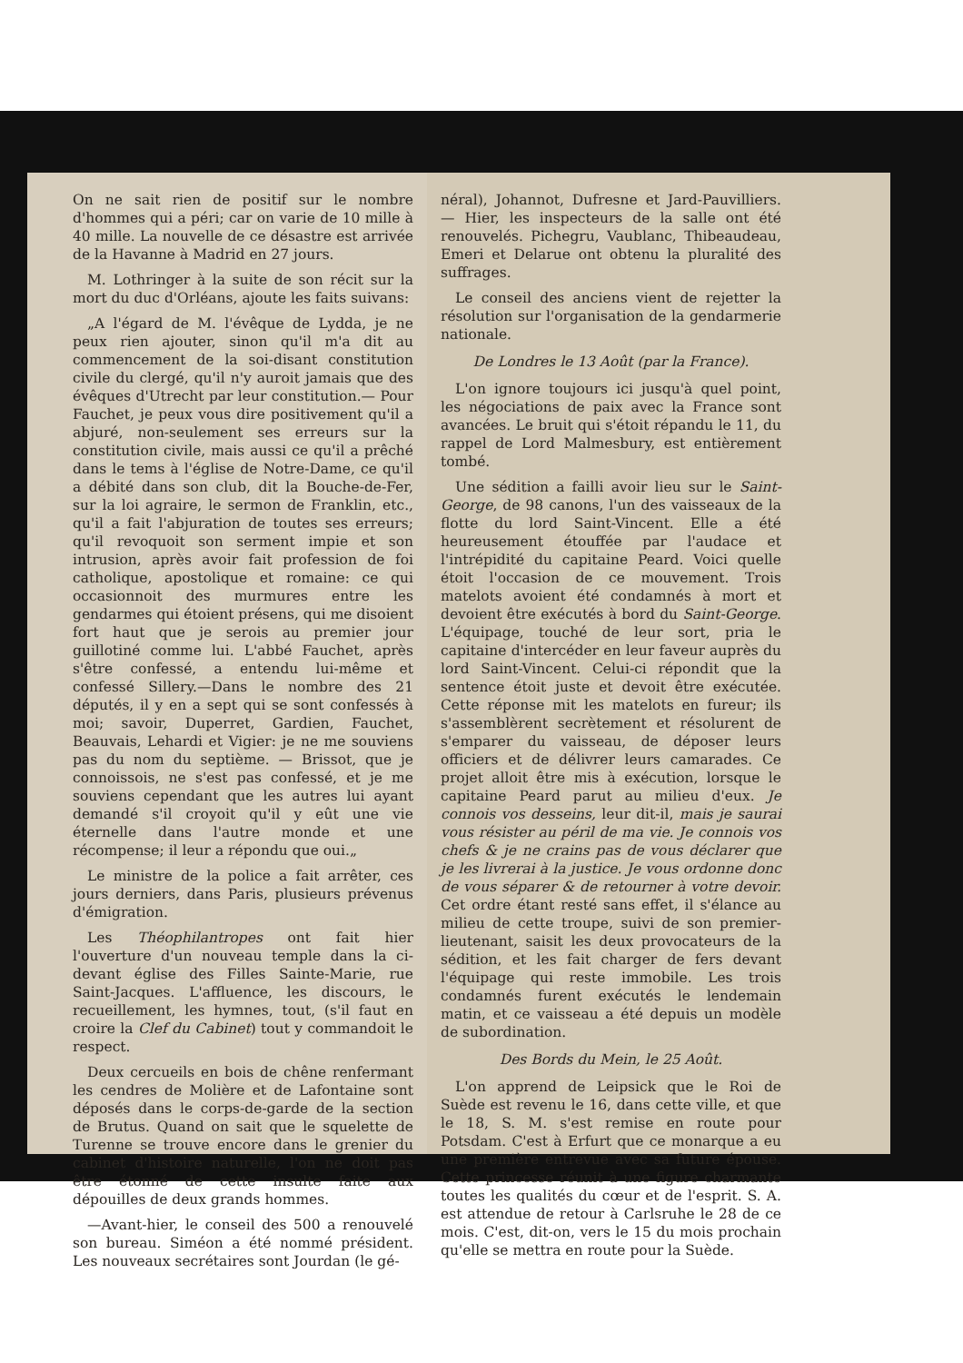On ne sait rien de positif sur le nombre d'hommes qui a péri; car on varie de 10 mille à 40 mille. La nouvelle de ce désastre est arrivée de la Havanne à Madrid en 27 jours.
M. Lothringer à la suite de son récit sur la mort du duc d'Orléans, ajoute les faits suivans:
„A l'égard de M. l'évêque de Lydda, je ne peux rien ajouter, sinon qu'il m'a dit au commencement de la soi-disant constitution civile du clergé, qu'il n'y auroit jamais que des évêques d'Utrecht par leur constitution.— Pour Fauchet, je peux vous dire positivement qu'il a abjuré, non-seulement ses erreurs sur la constitution civile, mais aussi ce qu'il a prêché dans le tems à l'église de Notre-Dame, ce qu'il a débité dans son club, dit la Bouche-de-Fer, sur la loi agraire, le sermon de Franklin, etc., qu'il a fait l'abjuration de toutes ses erreurs; qu'il revoquoit son serment impie et son intrusion, après avoir fait profession de foi catholique, apostolique et romaine: ce qui occasionnoit des murmures entre les gendarmes qui étoient présens, qui me disoient fort haut que je serois au premier jour guillotiné comme lui. L'abbé Fauchet, après s'être confessé, a entendu lui-même et confessé Sillery.—Dans le nombre des 21 députés, il y en a sept qui se sont confessés à moi; savoir, Duperret, Gardien, Fauchet, Beauvais, Lehardi et Vigier: je ne me souviens pas du nom du septième. — Brissot, que je connoissois, ne s'est pas confessé, et je me souviens cependant que les autres lui ayant demandé s'il croyoit qu'il y eût une vie éternelle dans l'autre monde et une récompense; il leur a répondu que oui.„
Le ministre de la police a fait arrêter, ces jours derniers, dans Paris, plusieurs prévenus d'émigration.
Les Théophilantropes ont fait hier l'ouverture d'un nouveau temple dans la ci-devant église des Filles Sainte-Marie, rue Saint-Jacques. L'affluence, les discours, le recueillement, les hymnes, tout, (s'il faut en croire la Clef du Cabinet) tout y commandoit le respect.
Deux cercueils en bois de chêne renfermant les cendres de Molière et de Lafontaine sont déposés dans le corps-de-garde de la section de Brutus. Quand on sait que le squelette de Turenne se trouve encore dans le grenier du cabinet d'histoire naturelle, l'on ne doit pas être étonné de cette insulte faite aux dépouilles de deux grands hommes.
—Avant-hier, le conseil des 500 a renouvelé son bureau. Siméon a été nommé président. Les nouveaux secrétaires sont Jourdan (le gé-
néral), Johannot, Dufresne et Jard-Pauvilliers. — Hier, les inspecteurs de la salle ont été renouvelés. Pichegru, Vaublanc, Thibeaudeau, Emeri et Delarue ont obtenu la pluralité des suffrages.
Le conseil des anciens vient de rejetter la résolution sur l'organisation de la gendarmerie nationale.
De Londres le 13 Août (par la France).
L'on ignore toujours ici jusqu'à quel point, les négociations de paix avec la France sont avancées. Le bruit qui s'étoit répandu le 11, du rappel de Lord Malmesbury, est entièrement tombé.
Une sédition a failli avoir lieu sur le Saint-George, de 98 canons, l'un des vaisseaux de la flotte du lord Saint-Vincent. Elle a été heureusement étouffée par l'audace et l'intrépidité du capitaine Peard. Voici quelle étoit l'occasion de ce mouvement. Trois matelots avoient été condamnés à mort et devoient être exécutés à bord du Saint-George. L'équipage, touché de leur sort, pria le capitaine d'intercéder en leur faveur auprès du lord Saint-Vincent. Celui-ci répondit que la sentence étoit juste et devoit être exécutée. Cette réponse mit les matelots en fureur; ils s'assemblèrent secrètement et résolurent de s'emparer du vaisseau, de déposer leurs officiers et de délivrer leurs camarades. Ce projet alloit être mis à exécution, lorsque le capitaine Peard parut au milieu d'eux. Je connois vos desseins, leur dit-il, mais je saurai vous résister au péril de ma vie. Je connois vos chefs & je ne crains pas de vous déclarer que je les livrerai à la justice. Je vous ordonne donc de vous séparer & de retourner à votre devoir. Cet ordre étant resté sans effet, il s'élance au milieu de cette troupe, suivi de son premier-lieutenant, saisit les deux provocateurs de la sédition, et les fait charger de fers devant l'équipage qui reste immobile. Les trois condamnés furent exécutés le lendemain matin, et ce vaisseau a été depuis un modèle de subordination.
Des Bords du Mein, le 25 Août.
L'on apprend de Leipsick que le Roi de Suède est revenu le 16, dans cette ville, et que le 18, S. M. s'est remise en route pour Potsdam. C'est à Erfurt que ce monarque a eu une première entrevue avec sa future épouse. Cette princesse réunit à une figure charmante toutes les qualités du cœur et de l'esprit. S. A. est attendue de retour à Carlsruhe le 28 de ce mois. C'est, dit-on, vers le 15 du mois prochain qu'elle se mettra en route pour la Suède.